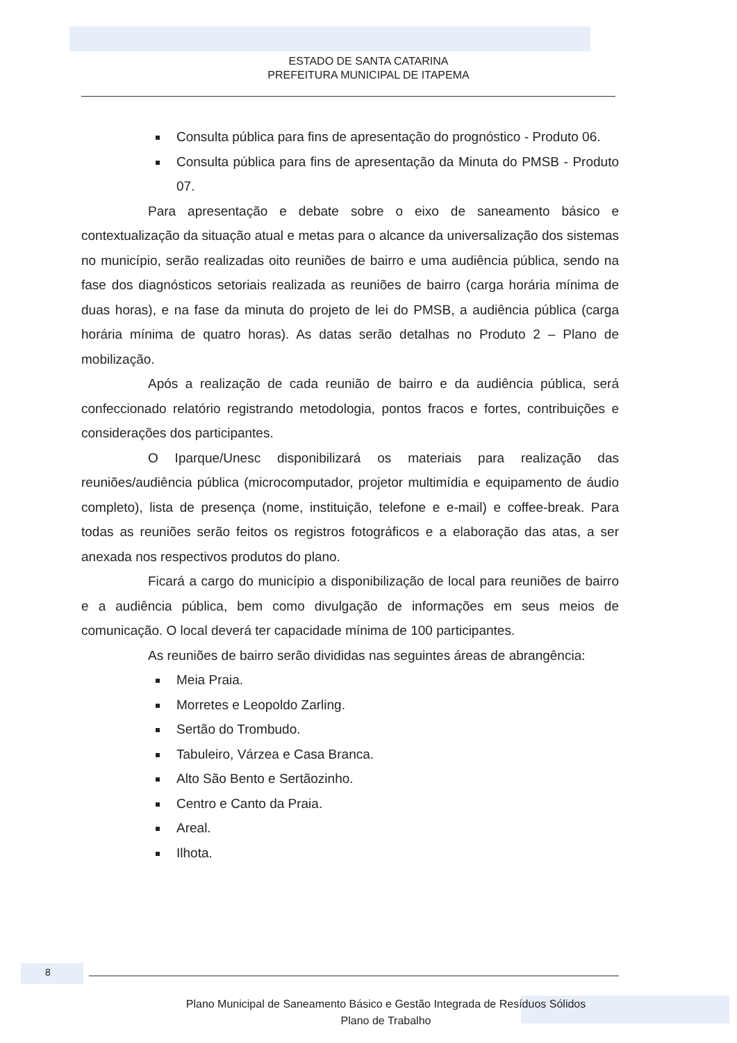ESTADO DE SANTA CATARINA
PREFEITURA MUNICIPAL DE ITAPEMA
Consulta pública para fins de apresentação do prognóstico - Produto 06.
Consulta pública para fins de apresentação da Minuta do PMSB - Produto 07.
Para apresentação e debate sobre o eixo de saneamento básico e contextualização da situação atual e metas para o alcance da universalização dos sistemas no município, serão realizadas oito reuniões de bairro e uma audiência pública, sendo na fase dos diagnósticos setoriais realizada as reuniões de bairro (carga horária mínima de duas horas), e na fase da minuta do projeto de lei do PMSB, a audiência pública (carga horária mínima de quatro horas). As datas serão detalhas no Produto 2 – Plano de mobilização.
Após a realização de cada reunião de bairro e da audiência pública, será confeccionado relatório registrando metodologia, pontos fracos e fortes, contribuições e considerações dos participantes.
O Iparque/Unesc disponibilizará os materiais para realização das reuniões/audiência pública (microcomputador, projetor multimídia e equipamento de áudio completo), lista de presença (nome, instituição, telefone e e-mail) e coffee-break. Para todas as reuniões serão feitos os registros fotográficos e a elaboração das atas, a ser anexada nos respectivos produtos do plano.
Ficará a cargo do município a disponibilização de local para reuniões de bairro e a audiência pública, bem como divulgação de informações em seus meios de comunicação. O local deverá ter capacidade mínima de 100 participantes.
As reuniões de bairro serão divididas nas seguintes áreas de abrangência:
Meia Praia.
Morretes e Leopoldo Zarling.
Sertão do Trombudo.
Tabuleiro, Várzea e Casa Branca.
Alto São Bento e Sertãozinho.
Centro e Canto da Praia.
Areal.
Ilhota.
8
Plano Municipal de Saneamento Básico e Gestão Integrada de Resíduos Sólidos
Plano de Trabalho